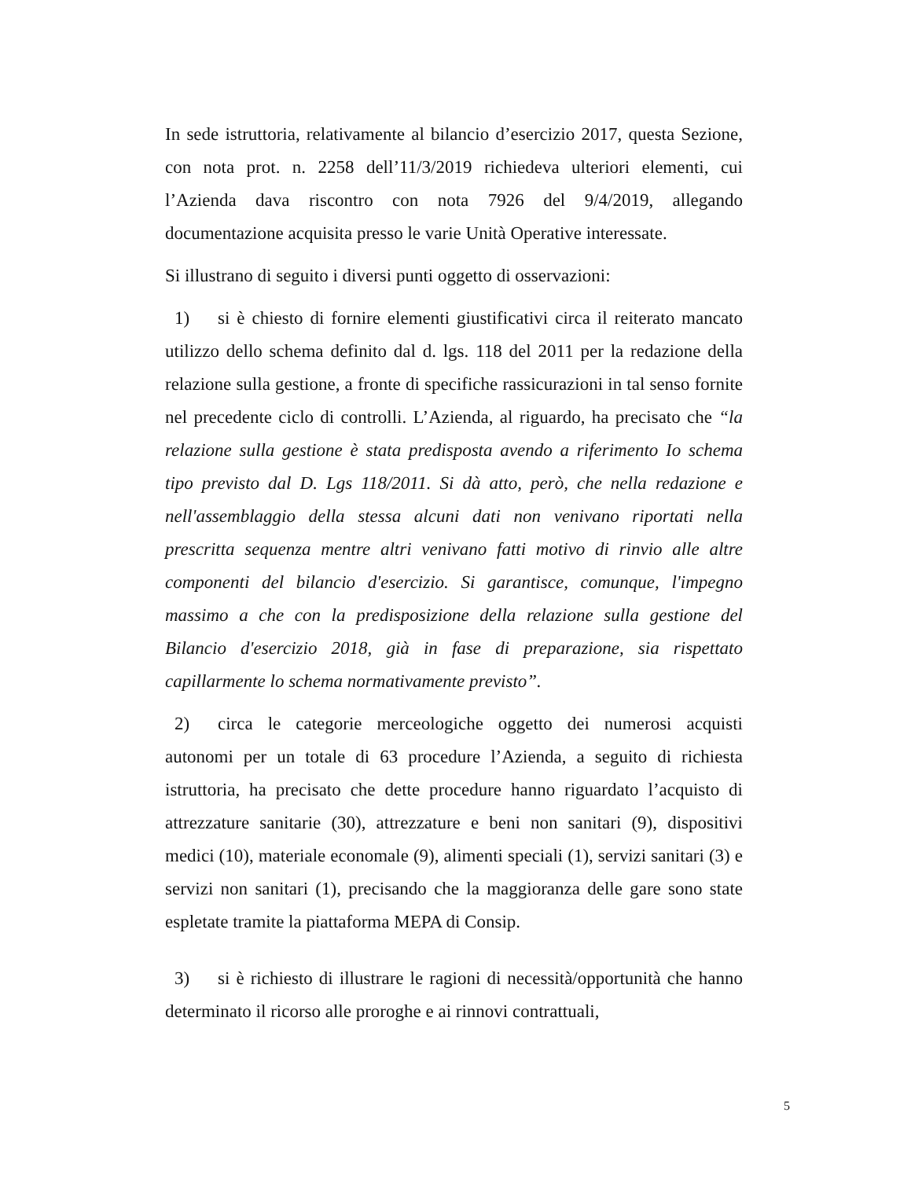In sede istruttoria, relativamente al bilancio d’esercizio 2017, questa Sezione, con nota prot. n. 2258 dell’11/3/2019 richiedeva ulteriori elementi, cui l’Azienda dava riscontro con nota 7926 del 9/4/2019, allegando documentazione acquisita presso le varie Unità Operative interessate.
Si illustrano di seguito i diversi punti oggetto di osservazioni:
1) si è chiesto di fornire elementi giustificativi circa il reiterato mancato utilizzo dello schema definito dal d. lgs. 118 del 2011 per la redazione della relazione sulla gestione, a fronte di specifiche rassicurazioni in tal senso fornite nel precedente ciclo di controlli. L’Azienda, al riguardo, ha precisato che “la relazione sulla gestione è stata predisposta avendo a riferimento Io schema tipo previsto dal D. Lgs 118/2011. Si dà atto, però, che nella redazione e nell'assemblaggio della stessa alcuni dati non venivano riportati nella prescritta sequenza mentre altri venivano fatti motivo di rinvio alle altre componenti del bilancio d'esercizio. Si garantisce, comunque, l'impegno massimo a che con la predisposizione della relazione sulla gestione del Bilancio d'esercizio 2018, già in fase di preparazione, sia rispettato capillarmente lo schema normativamente previsto”.
2) circa le categorie merceologiche oggetto dei numerosi acquisti autonomi per un totale di 63 procedure l’Azienda, a seguito di richiesta istruttoria, ha precisato che dette procedure hanno riguardato l’acquisto di attrezzature sanitarie (30), attrezzature e beni non sanitari (9), dispositivi medici (10), materiale economale (9), alimenti speciali (1), servizi sanitari (3) e servizi non sanitari (1), precisando che la maggioranza delle gare sono state espletate tramite la piattaforma MEPA di Consip.
3) si è richiesto di illustrare le ragioni di necessità/opportunità che hanno determinato il ricorso alle proroghe e ai rinnovi contrattuali,
5